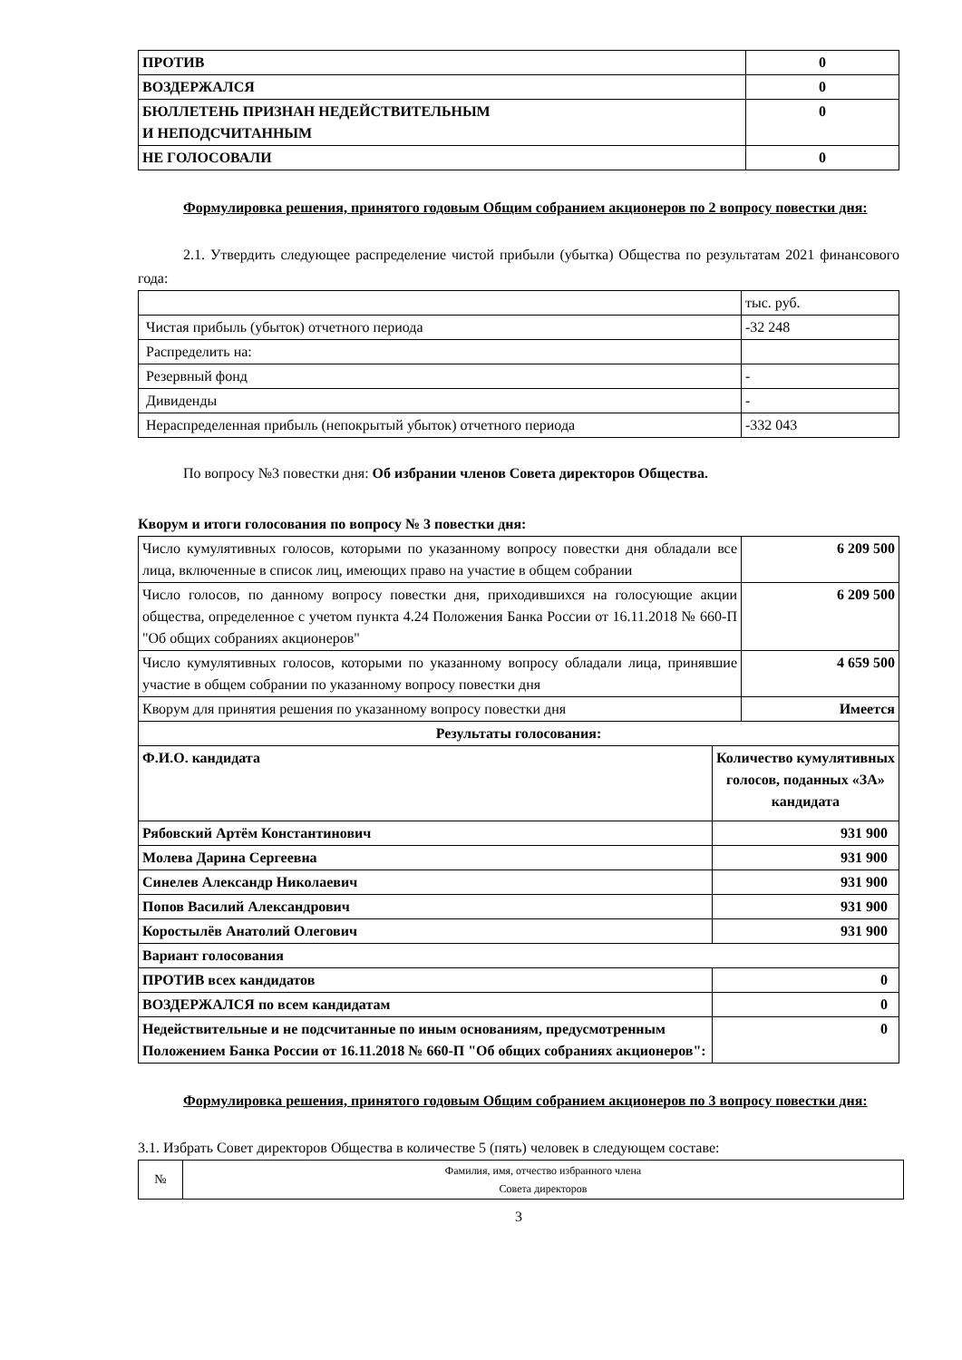| ПРОТИВ | 0 |
| ВОЗДЕРЖАЛСЯ | 0 |
| БЮЛЛЕТЕНЬ ПРИЗНАН НЕДЕЙСТВИТЕЛЬНЫМ И НЕПОДСЧИТАННЫМ | 0 |
| НЕ ГОЛОСОВАЛИ | 0 |
Формулировка решения, принятого годовым Общим собранием акционеров по 2 вопросу повестки дня:
2.1. Утвердить следующее распределение чистой прибыли (убытка) Общества по результатам 2021 финансового года:
| | тыс. руб. |
| Чистая прибыль (убыток) отчетного периода | -32 248 |
| Распределить на: | |
| Резервный фонд | - |
| Дивиденды | - |
| Нераспределенная прибыль (непокрытый убыток) отчетного периода | -332 043 |
По вопросу №3 повестки дня: Об избрании членов Совета директоров Общества.
Кворум и итоги голосования по вопросу № 3 повестки дня:
| Число кумулятивных голосов, которыми по указанному вопросу повестки дня обладали все лица, включенные в список лиц, имеющих право на участие в общем собрании | | 6 209 500 |
| Число голосов, по данному вопросу повестки дня, приходившихся на голосующие акции общества, определенное с учетом пункта 4.24 Положения Банка России от 16.11.2018 № 660-П "Об общих собраниях акционеров" | | 6 209 500 |
| Число кумулятивных голосов, которыми по указанному вопросу обладали лица, принявшие участие в общем собрании по указанному вопросу повестки дня | | 4 659 500 |
| Кворум для принятия решения по указанному вопросу повестки дня | | Имеется |
| Результаты голосования: | | |
| Ф.И.О. кандидата | Количество кумулятивных голосов, поданных «ЗА» кандидата | |
| Рябовский Артём Константинович | 931 900 | |
| Молева Дарина Сергеевна | 931 900 | |
| Синелев Александр Николаевич | 931 900 | |
| Попов Василий Александрович | 931 900 | |
| Коростылёв Анатолий Олегович | 931 900 | |
| Вариант голосования | | |
| ПРОТИВ всех кандидатов | 0 | |
| ВОЗДЕРЖАЛСЯ по всем кандидатам | 0 | |
| Недействительные и не подсчитанные по иным основаниям, предусмотренным Положением Банка России от 16.11.2018 № 660-П "Об общих собраниях акционеров": | 0 | |
Формулировка решения, принятого годовым Общим собранием акционеров по 3 вопросу повестки дня:
3.1. Избрать Совет директоров Общества в количестве 5 (пять) человек в следующем составе:
| № | Фамилия, имя, отчество избранного члена Совета директоров |
3